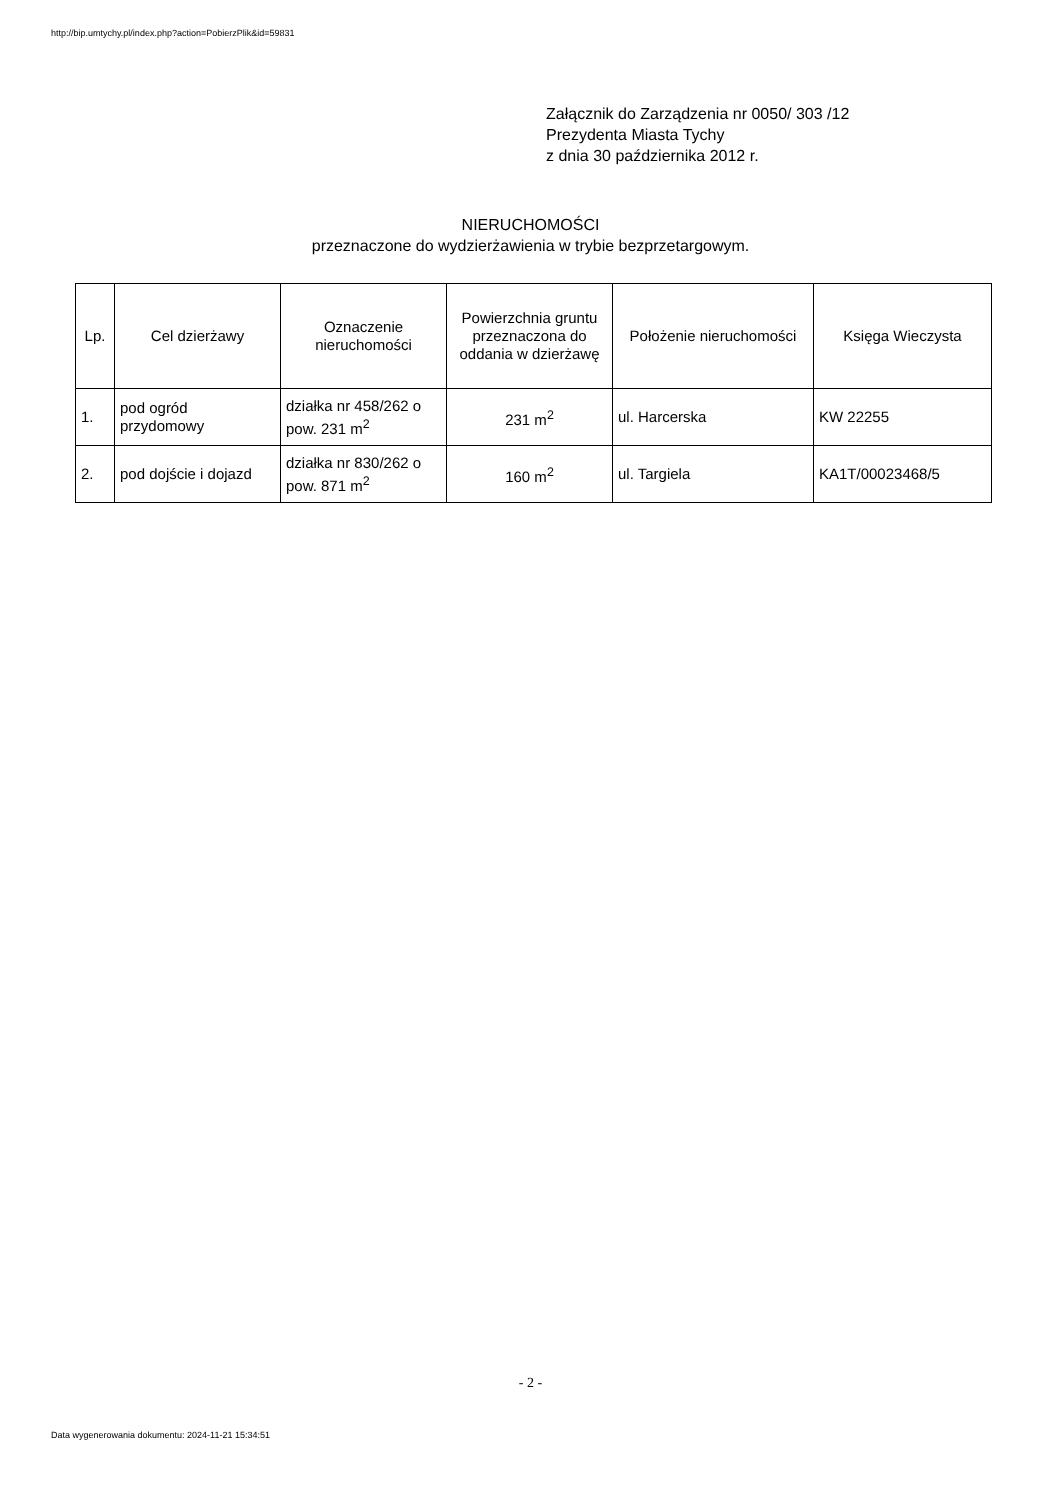http://bip.umtychy.pl/index.php?action=PobierzPlik&id=59831
Załącznik do Zarządzenia nr 0050/ 303 /12
Prezydenta Miasta Tychy
z dnia 30 października 2012 r.
NIERUCHOMOŚCI
przeznaczone do wydzierżawienia w trybie bezprzetargowym.
| Lp. | Cel dzierżawy | Oznaczenie nieruchomości | Powierzchnia gruntu przeznaczona do oddania w dzierżawę | Położenie nieruchomości | Księga Wieczysta |
| --- | --- | --- | --- | --- | --- |
| 1. | pod ogród przydomowy | działka nr 458/262 o pow. 231 m<sup>2</sup> | 231 m<sup>2</sup> | ul. Harcerska | KW 22255 |
| 2. | pod dojście i dojazd | działka nr 830/262 o pow. 871 m<sup>2</sup> | 160 m<sup>2</sup> | ul. Targiela | KA1T/00023468/5 |
- 2 -
Data wygenerowania dokumentu: 2024-11-21 15:34:51